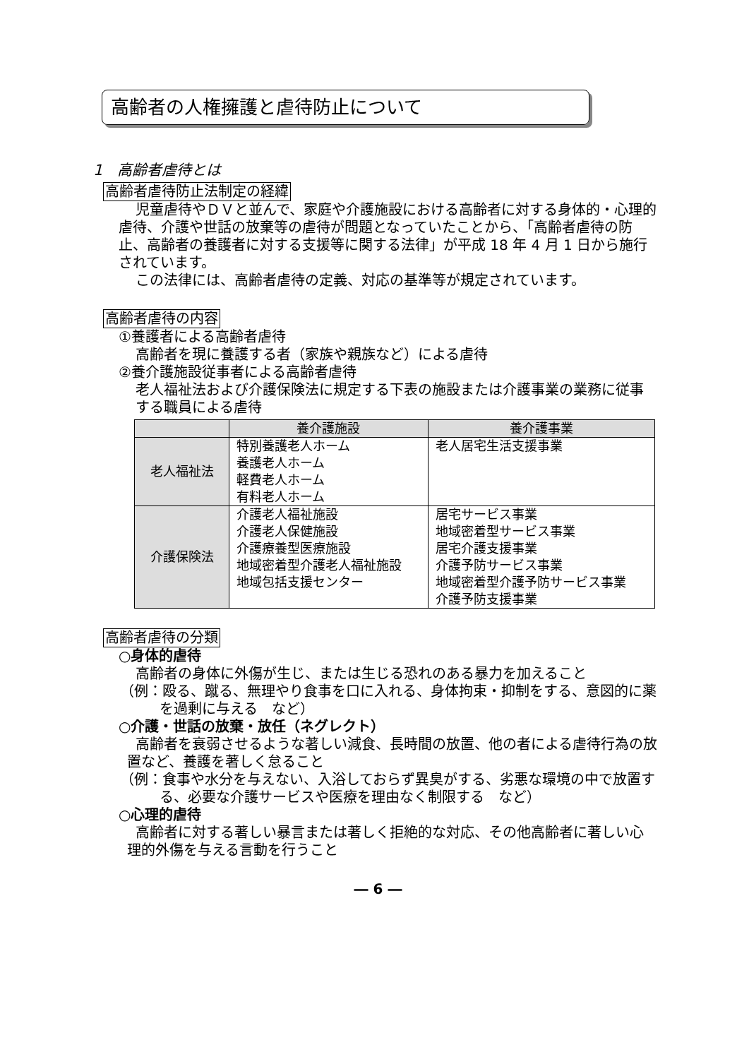高齢者の人権擁護と虐待防止について
1　高齢者虐待とは
高齢者虐待防止法制定の経緯
児童虐待やＤＶと並んで、家庭や介護施設における高齢者に対する身体的・心理的虐待、介護や世話の放棄等の虐待が問題となっていたことから、「高齢者虐待の防止、高齢者の養護者に対する支援等に関する法律」が平成 18 年 4 月 1 日から施行されています。
この法律には、高齢者虐待の定義、対応の基準等が規定されています。
高齢者虐待の内容
①養護者による高齢者虐待
高齢者を現に養護する者（家族や親族など）による虐待
②養介護施設従事者による高齢者虐待
老人福祉法および介護保険法に規定する下表の施設または介護事業の業務に従事する職員による虐待
| | 養介護施設 | 養介護事業 |
| --- | --- | --- |
| 老人福祉法 | 特別養護老人ホーム 養護老人ホーム 軽費老人ホーム 有料老人ホーム | 老人居宅生活支援事業 |
| 介護保険法 | 介護老人福祉施設 介護老人保健施設 介護療養型医療施設 地域密着型介護老人福祉施設 地域包括支援センター | 居宅サービス事業 地域密着型サービス事業 居宅介護支援事業 介護予防サービス事業 地域密着型介護予防サービス事業 介護予防支援事業 |
高齢者虐待の分類
○身体的虐待
高齢者の身体に外傷が生じ、または生じる恐れのある暴力を加えること
（例：殴る、蹴る、無理やり食事を口に入れる、身体拘束・抑制をする、意図的に薬を過剰に与える　など）
○介護・世話の放棄・放任（ネグレクト）
高齢者を衰弱させるような著しい減食、長時間の放置、他の者による虐待行為の放置など、養護を著しく怠ること
（例：食事や水分を与えない、入浴しておらず異臭がする、劣悪な環境の中で放置する、必要な介護サービスや医療を理由なく制限する　など）
○心理的虐待
高齢者に対する著しい暴言または著しく拒絶的な対応、その他高齢者に著しい心理的外傷を与える言動を行うこと
― 6 ―